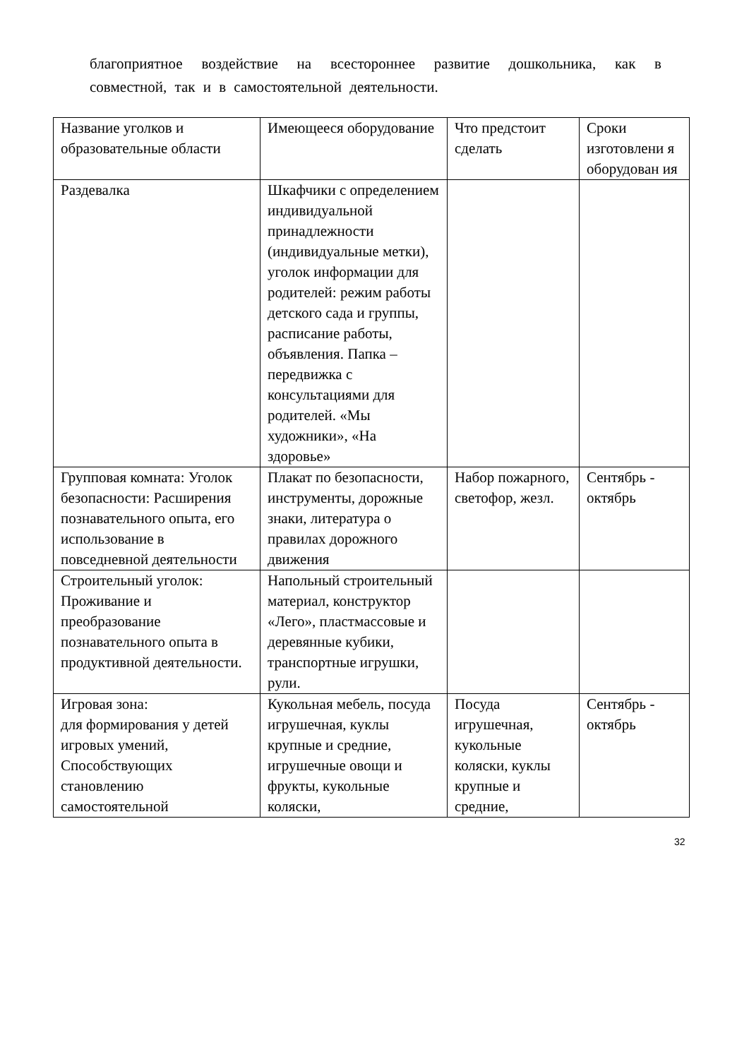благоприятное воздействие на всестороннее развитие дошкольника, как в совместной, так и в самостоятельной деятельности.
| Название уголков и образовательные области | Имеющееся оборудование | Что предстоит сделать | Сроки изготовлени я оборудован ия |
| Раздевалка | Шкафчики с определением индивидуальной принадлежности (индивидуальные метки), уголок информации для родителей: режим работы детского сада и группы, расписание работы, объявления. Папка – передвижка с консультациями для родителей. «Мы художники», «На здоровье» | | |
| Групповая комната: Уголок безопасности: Расширения познавательного опыта, его использование в повседневной деятельности | Плакат по безопасности, инструменты, дорожные знаки, литература о правилах дорожного движения | Набор пожарного, светофор, жезл. | Сентябрь - октябрь |
| Строительный уголок: Проживание и преобразование познавательного опыта в продуктивной деятельности. | Напольный строительный материал, конструктор «Лего», пластмассовые и деревянные кубики, транспортные игрушки, рули. | | |
| Игровая зона: для формирования у детей игровых умений, Способствующих становлению самостоятельной | Кукольная мебель, посуда игрушечная, куклы крупные и средние, игрушечные овощи и фрукты, кукольные коляски, | Посуда игрушечная, кукольные коляски, куклы крупные и средние, | Сентябрь - октябрь |
32